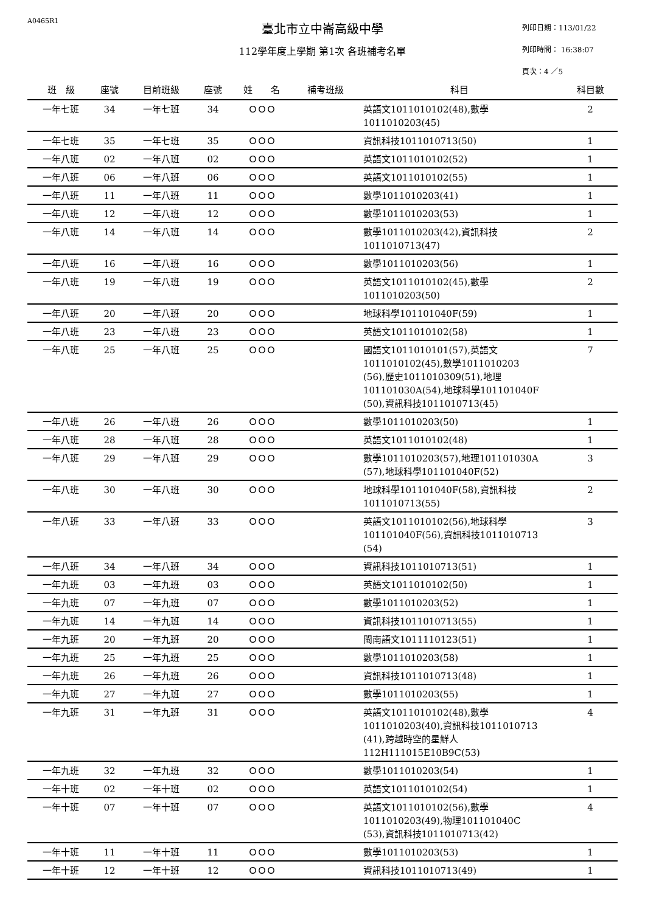A0465R1
臺北市立中崙高級中學
112學年度上學期 第1次 各班補考名單
列印日期：113/01/22
列印時間： 16:38:07
頁次：4 ／5
| 班 級 | 座號 | 目前班級 | 座號 | 姓 名 | 補考班級 | 科目 | 科目數 |
| --- | --- | --- | --- | --- | --- | --- | --- |
| 一年七班 | 34 | 一年七班 | 34 | ＯＯＯ | | 英語文1011010102(48),數學 1011010203(45) | 2 |
| 一年七班 | 35 | 一年七班 | 35 | ＯＯＯ | | 資訊科技1011010713(50) | 1 |
| 一年八班 | 02 | 一年八班 | 02 | ＯＯＯ | | 英語文1011010102(52) | 1 |
| 一年八班 | 06 | 一年八班 | 06 | ＯＯＯ | | 英語文1011010102(55) | 1 |
| 一年八班 | 11 | 一年八班 | 11 | ＯＯＯ | | 數學1011010203(41) | 1 |
| 一年八班 | 12 | 一年八班 | 12 | ＯＯＯ | | 數學1011010203(53) | 1 |
| 一年八班 | 14 | 一年八班 | 14 | ＯＯＯ | | 數學1011010203(42),資訊科技 1011010713(47) | 2 |
| 一年八班 | 16 | 一年八班 | 16 | ＯＯＯ | | 數學1011010203(56) | 1 |
| 一年八班 | 19 | 一年八班 | 19 | ＯＯＯ | | 英語文1011010102(45),數學 1011010203(50) | 2 |
| 一年八班 | 20 | 一年八班 | 20 | ＯＯＯ | | 地球科學101101040F(59) | 1 |
| 一年八班 | 23 | 一年八班 | 23 | ＯＯＯ | | 英語文1011010102(58) | 1 |
| 一年八班 | 25 | 一年八班 | 25 | ＯＯＯ | | 國語文1011010101(57),英語文 1011010102(45),數學1011010203 (56),歷史1011010309(51),地理 101101030A(54),地球科學101101040F (50),資訊科技1011010713(45) | 7 |
| 一年八班 | 26 | 一年八班 | 26 | ＯＯＯ | | 數學1011010203(50) | 1 |
| 一年八班 | 28 | 一年八班 | 28 | ＯＯＯ | | 英語文1011010102(48) | 1 |
| 一年八班 | 29 | 一年八班 | 29 | ＯＯＯ | | 數學1011010203(57),地理101101030A (57),地球科學101101040F(52) | 3 |
| 一年八班 | 30 | 一年八班 | 30 | ＯＯＯ | | 地球科學101101040F(58),資訊科技 1011010713(55) | 2 |
| 一年八班 | 33 | 一年八班 | 33 | ＯＯＯ | | 英語文1011010102(56),地球科學 101101040F(56),資訊科技1011010713 (54) | 3 |
| 一年八班 | 34 | 一年八班 | 34 | ＯＯＯ | | 資訊科技1011010713(51) | 1 |
| 一年九班 | 03 | 一年九班 | 03 | ＯＯＯ | | 英語文1011010102(50) | 1 |
| 一年九班 | 07 | 一年九班 | 07 | ＯＯＯ | | 數學1011010203(52) | 1 |
| 一年九班 | 14 | 一年九班 | 14 | ＯＯＯ | | 資訊科技1011010713(55) | 1 |
| 一年九班 | 20 | 一年九班 | 20 | ＯＯＯ | | 閩南語文1011110123(51) | 1 |
| 一年九班 | 25 | 一年九班 | 25 | ＯＯＯ | | 數學1011010203(58) | 1 |
| 一年九班 | 26 | 一年九班 | 26 | ＯＯＯ | | 資訊科技1011010713(48) | 1 |
| 一年九班 | 27 | 一年九班 | 27 | ＯＯＯ | | 數學1011010203(55) | 1 |
| 一年九班 | 31 | 一年九班 | 31 | ＯＯＯ | | 英語文1011010102(48),數學 1011010203(40),資訊科技1011010713 (41),跨越時空的星鮮人 112H111015E10B9C(53) | 4 |
| 一年九班 | 32 | 一年九班 | 32 | ＯＯＯ | | 數學1011010203(54) | 1 |
| 一年十班 | 02 | 一年十班 | 02 | ＯＯＯ | | 英語文1011010102(54) | 1 |
| 一年十班 | 07 | 一年十班 | 07 | ＯＯＯ | | 英語文1011010102(56),數學 1011010203(49),物理101101040C (53),資訊科技1011010713(42) | 4 |
| 一年十班 | 11 | 一年十班 | 11 | ＯＯＯ | | 數學1011010203(53) | 1 |
| 一年十班 | 12 | 一年十班 | 12 | ＯＯＯ | | 資訊科技1011010713(49) | 1 |